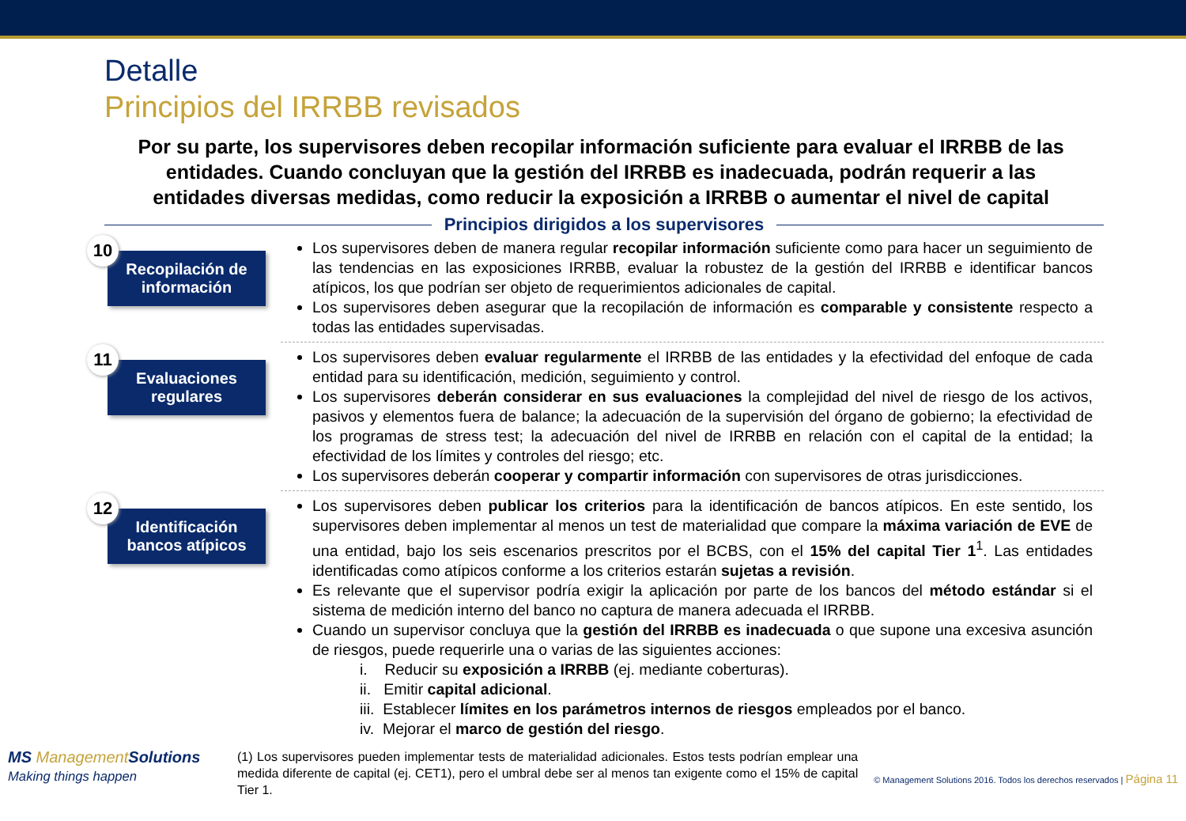Detalle
Principios del IRRBB revisados
Por su parte, los supervisores deben recopilar información suficiente para evaluar el IRRBB de las entidades. Cuando concluyan que la gestión del IRRBB es inadecuada, podrán requerir a las entidades diversas medidas, como reducir la exposición a IRRBB o aumentar el nivel de capital
Principios dirigidos a los supervisores
10
Recopilación de información
Los supervisores deben de manera regular recopilar información suficiente como para hacer un seguimiento de las tendencias en las exposiciones IRRBB, evaluar la robustez de la gestión del IRRBB e identificar bancos atípicos, los que podrían ser objeto de requerimientos adicionales de capital.
Los supervisores deben asegurar que la recopilación de información es comparable y consistente respecto a todas las entidades supervisadas.
11
Evaluaciones regulares
Los supervisores deben evaluar regularmente el IRRBB de las entidades y la efectividad del enfoque de cada entidad para su identificación, medición, seguimiento y control.
Los supervisores deberán considerar en sus evaluaciones la complejidad del nivel de riesgo de los activos, pasivos y elementos fuera de balance; la adecuación de la supervisión del órgano de gobierno; la efectividad de los programas de stress test; la adecuación del nivel de IRRBB en relación con el capital de la entidad; la efectividad de los límites y controles del riesgo; etc.
Los supervisores deberán cooperar y compartir información con supervisores de otras jurisdicciones.
12
Identificación bancos atípicos
Los supervisores deben publicar los criterios para la identificación de bancos atípicos. En este sentido, los supervisores deben implementar al menos un test de materialidad que compare la máxima variación de EVE de una entidad, bajo los seis escenarios prescritos por el BCBS, con el 15% del capital Tier 1<sup>1</sup>. Las entidades identificadas como atípicos conforme a los criterios estarán sujetas a revisión.
Es relevante que el supervisor podría exigir la aplicación por parte de los bancos del método estándar si el sistema de medición interno del banco no captura de manera adecuada el IRRBB.
Cuando un supervisor concluya que la gestión del IRRBB es inadecuada o que supone una excesiva asunción de riesgos, puede requerirle una o varias de las siguientes acciones:
i. Reducir su exposición a IRRBB (ej. mediante coberturas).
ii. Emitir capital adicional.
iii. Establecer límites en los parámetros internos de riesgos empleados por el banco.
iv. Mejorar el marco de gestión del riesgo.
MS ManagementSolutions
Making things happen
(1) Los supervisores pueden implementar tests de materialidad adicionales. Estos tests podrían emplear una medida diferente de capital (ej. CET1), pero el umbral debe ser al menos tan exigente como el 15% de capital Tier 1.
© Management Solutions 2016. Todos los derechos reservados | Página 11